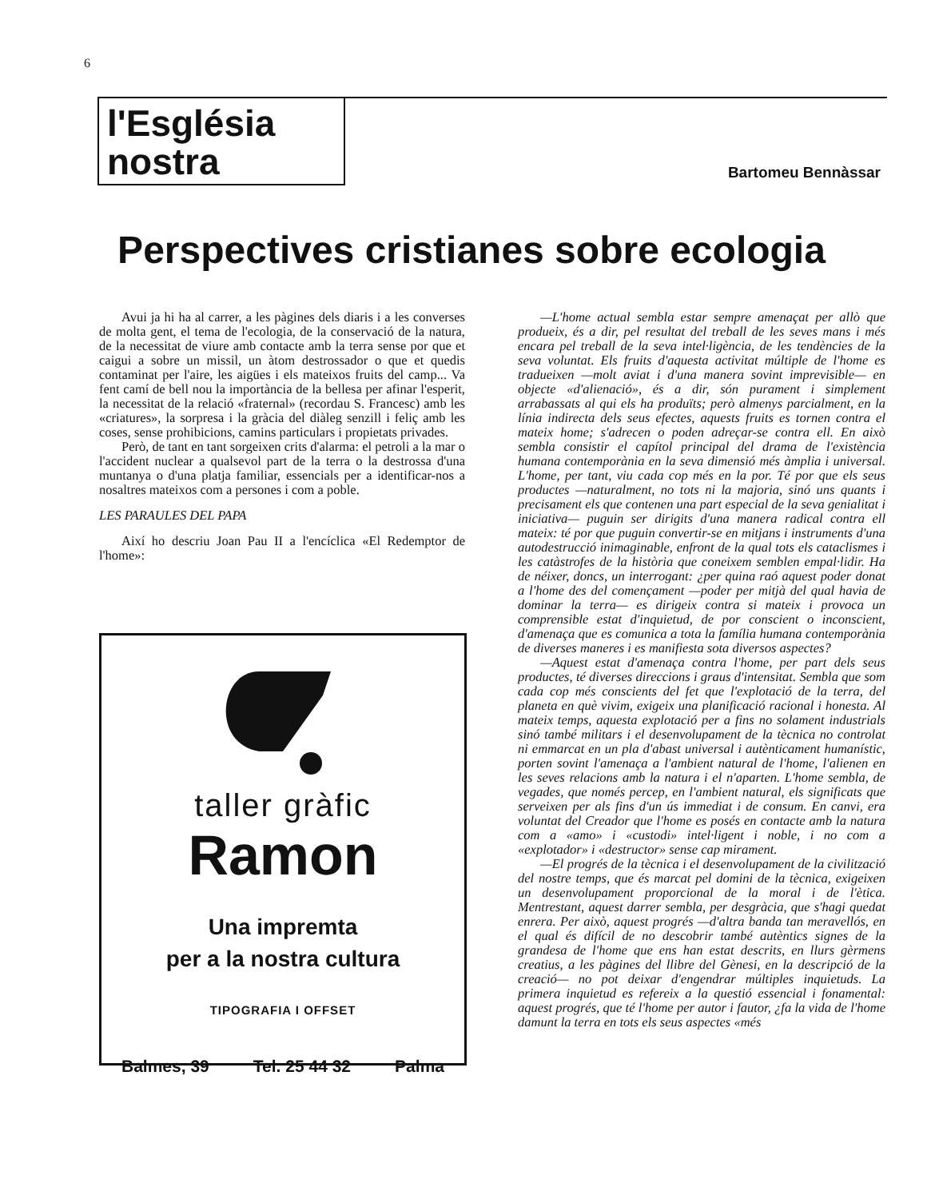6
l'Església
nostra
Bartomeu Bennàssar
Perspectives cristianes sobre ecologia
Avui ja hi ha al carrer, a les pàgines dels diaris i a les converses de molta gent, el tema de l'ecologia, de la conservació de la natura, de la necessitat de viure amb contacte amb la terra sense por que et caigui a sobre un missil, un àtom destrossador o que et quedis contaminat per l'aire, les aigües i els mateixos fruits del camp... Va fent camí de bell nou la importància de la bellesa per afinar l'esperit, la necessitat de la relació «fraternal» (recordau S. Francesc) amb les «criatures», la sorpresa i la gràcia del diàleg senzill i feliç amb les coses, sense prohibicions, camins particulars i propietats privades.
Però, de tant en tant sorgeixen crits d'alarma: el petroli a la mar o l'accident nuclear a qualsevol part de la terra o la destrossa d'una muntanya o d'una platja familiar, essencials per a identificar-nos a nosaltres mateixos com a persones i com a poble.
LES PARAULES DEL PAPA
Així ho descriu Joan Pau II a l'encíclica «El Redemptor de l'home»:
taller gràfic
Ramon
Una impremta
per a la nostra cultura
TIPOGRAFIA I OFFSET
Balmes, 39 Tel. 25 44 32 Palma
—L'home actual sembla estar sempre amenaçat per allò que produeix, és a dir, pel resultat del treball de les seves mans i més encara pel treball de la seva intel·ligència, de les tendències de la seva voluntat. Els fruits d'aquesta activitat múltiple de l'home es tradueixen —molt aviat i d'una manera sovint imprevisible— en objecte «d'alienació», és a dir, són purament i simplement arrabassats al qui els ha produïts; però almenys parcialment, en la línia indirecta dels seus efectes, aquests fruits es tornen contra el mateix home; s'adrecen o poden adreçar-se contra ell. En això sembla consistir el capítol principal del drama de l'existència humana contemporània en la seva dimensió més àmplia i universal. L'home, per tant, viu cada cop més en la por. Té por que els seus productes —naturalment, no tots ni la majoria, sinó uns quants i precisament els que contenen una part especial de la seva genialitat i iniciativa— puguin ser dirigits d'una manera radical contra ell mateix: té por que puguin convertir-se en mitjans i instruments d'una autodestrucció inimaginable, enfront de la qual tots els cataclismes i les catàstrofes de la història que coneixem semblen empal·lidir. Ha de néixer, doncs, un interrogant: ¿per quina raó aquest poder donat a l'home des del començament —poder per mitjà del qual havia de dominar la terra— es dirigeix contra si mateix i provoca un comprensible estat d'inquietud, de por conscient o inconscient, d'amenaça que es comunica a tota la família humana contemporània de diverses maneres i es manifiesta sota diversos aspectes?
—Aquest estat d'amenaça contra l'home, per part dels seus productes, té diverses direccions i graus d'intensitat. Sembla que som cada cop més conscients del fet que l'explotació de la terra, del planeta en què vivim, exigeix una planificació racional i honesta. Al mateix temps, aquesta explotació per a fins no solament industrials sinó també militars i el desenvolupament de la tècnica no controlat ni emmarcat en un pla d'abast universal i autènticament humanístic, porten sovint l'amenaça a l'ambient natural de l'home, l'alienen en les seves relacions amb la natura i el n'aparten. L'home sembla, de vegades, que només percep, en l'ambient natural, els significats que serveixen per als fins d'un ús immediat i de consum. En canvi, era voluntat del Creador que l'home es posés en contacte amb la natura com a «amo» i «custodi» intel·ligent i noble, i no com a «explotador» i «destructor» sense cap mirament.
—El progrés de la tècnica i el desenvolupament de la civilització del nostre temps, que és marcat pel domini de la tècnica, exigeixen un desenvolupament proporcional de la moral i de l'ètica. Mentrestant, aquest darrer sembla, per desgràcia, que s'hagi quedat enrera. Per això, aquest progrés —d'altra banda tan meravellós, en el qual és difícil de no descobrir també autèntics signes de la grandesa de l'home que ens han estat descrits, en llurs gèrmens creatius, a les pàgines del llibre del Gènesi, en la descripció de la creació— no pot deixar d'engendrar múltiples inquietuds. La primera inquietud es refereix a la questió essencial i fonamental: aquest progrés, que té l'home per autor i fautor, ¿fa la vida de l'home damunt la terra en tots els seus aspectes «més